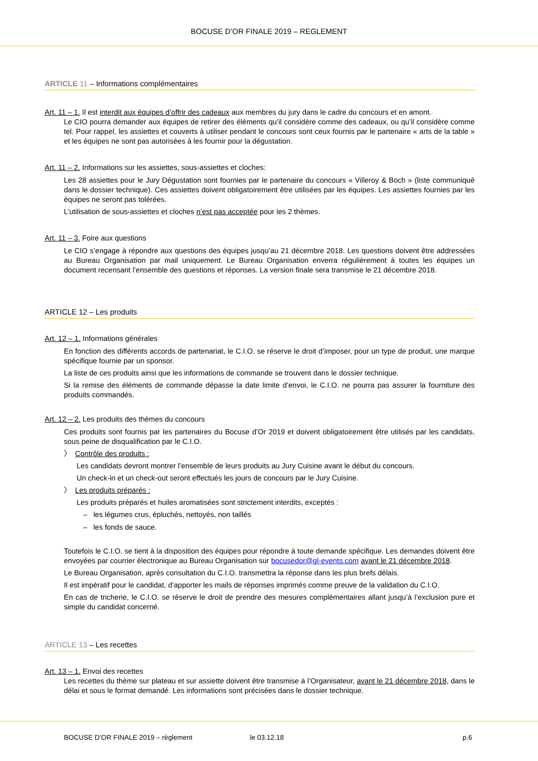BOCUSE D’OR FINALE 2019 – REGLEMENT
ARTICLE 11 – Informations complémentaires
Art. 11 – 1. Il est interdit aux équipes d’offrir des cadeaux aux membres du jury dans le cadre du concours et en amont.
Le CIO pourra demander aux équipes de retirer des éléments qu’il considère comme des cadeaux, ou qu’il considère comme tel. Pour rappel, les assiettes et couverts à utiliser pendant le concours sont ceux fournis par le partenaire « arts de la table » et les équipes ne sont pas autorisées à les fournir pour la dégustation.
Art. 11 – 2. Informations sur les assiettes, sous-assiettes et cloches:
Les 28 assiettes pour le Jury Dégustation sont fournies par le partenaire du concours « Villeroy & Boch » (liste communiqué dans le dossier technique). Ces assiettes doivent obligatoirement être utilisées par les équipes. Les assiettes fournies par les équipes ne seront pas tolérées.
L’utilisation de sous-assiettes et cloches n’est pas acceptée pour les 2 thèmes.
Art. 11 – 3. Foire aux questions
Le CIO s’engage à répondre aux questions des équipes jusqu’au 21 décembre 2018. Les questions doivent être addressées au Bureau Organisation par mail uniquement. Le Bureau Organisation enverra régulièrement à toutes les équipes un document recensant l’ensemble des questions et réponses. La version finale sera transmise le 21 décembre 2018.
ARTICLE 12 – Les produits
Art. 12 – 1. Informations générales
En fonction des différents accords de partenariat, le C.I.O. se réserve le droit d’imposer, pour un type de produit, une marque spécifique fournie par un sponsor.
La liste de ces produits ainsi que les informations de commande se trouvent dans le dossier technique.
Si la remise des éléments de commande dépasse la date limite d’envoi, le C.I.O. ne pourra pas assurer la fourniture des produits commandés.
Art. 12 – 2. Les produits des thèmes du concours
Ces produits sont fournis par les partenaires du Bocuse d’Or 2019 et doivent obligatoirement être utilisés par les candidats, sous peine de disqualification par le C.I.O.
〉 Contrôle des produits :
Les candidats devront montrer l’ensemble de leurs produits au Jury Cuisine avant le début du concours.
Un check-in et un check-out seront effectués les jours de concours par le Jury Cuisine.
〉 Les produits préparés :
Les produits préparés et huiles aromatisées sont strictement interdits, exceptés :
– les légumes crus, épluchés, nettoyés, non taillés
– les fonds de sauce.
Toutefois le C.I.O. se tient à la disposition des équipes pour répondre à toute demande spécifique. Les demandes doivent être envoyées par courrier électronique au Bureau Organisation sur bocusedor@gl-events.com avant le 21 décembre 2018.
Le Bureau Organisation, après consultation du C.I.O. transmettra la réponse dans les plus brefs délais.
Il est impératif pour le candidat, d’apporter les mails de réponses imprimés comme preuve de la validation du C.I.O.
En cas de tricherie, le C.I.O. se réserve le droit de prendre des mesures complémentaires allant jusqu’à l’exclusion pure et simple du candidat concerné.
ARTICLE 13 – Les recettes
Art. 13 – 1. Envoi des recettes
Les recettes du thème sur plateau et sur assiette doivent être transmise à l’Organisateur, avant le 21 décembre 2018, dans le délai et sous le format demandé. Les informations sont précisées dans le dossier technique.
BOCUSE D’OR FINALE 2019 – règlement le 03.12.18 p.6